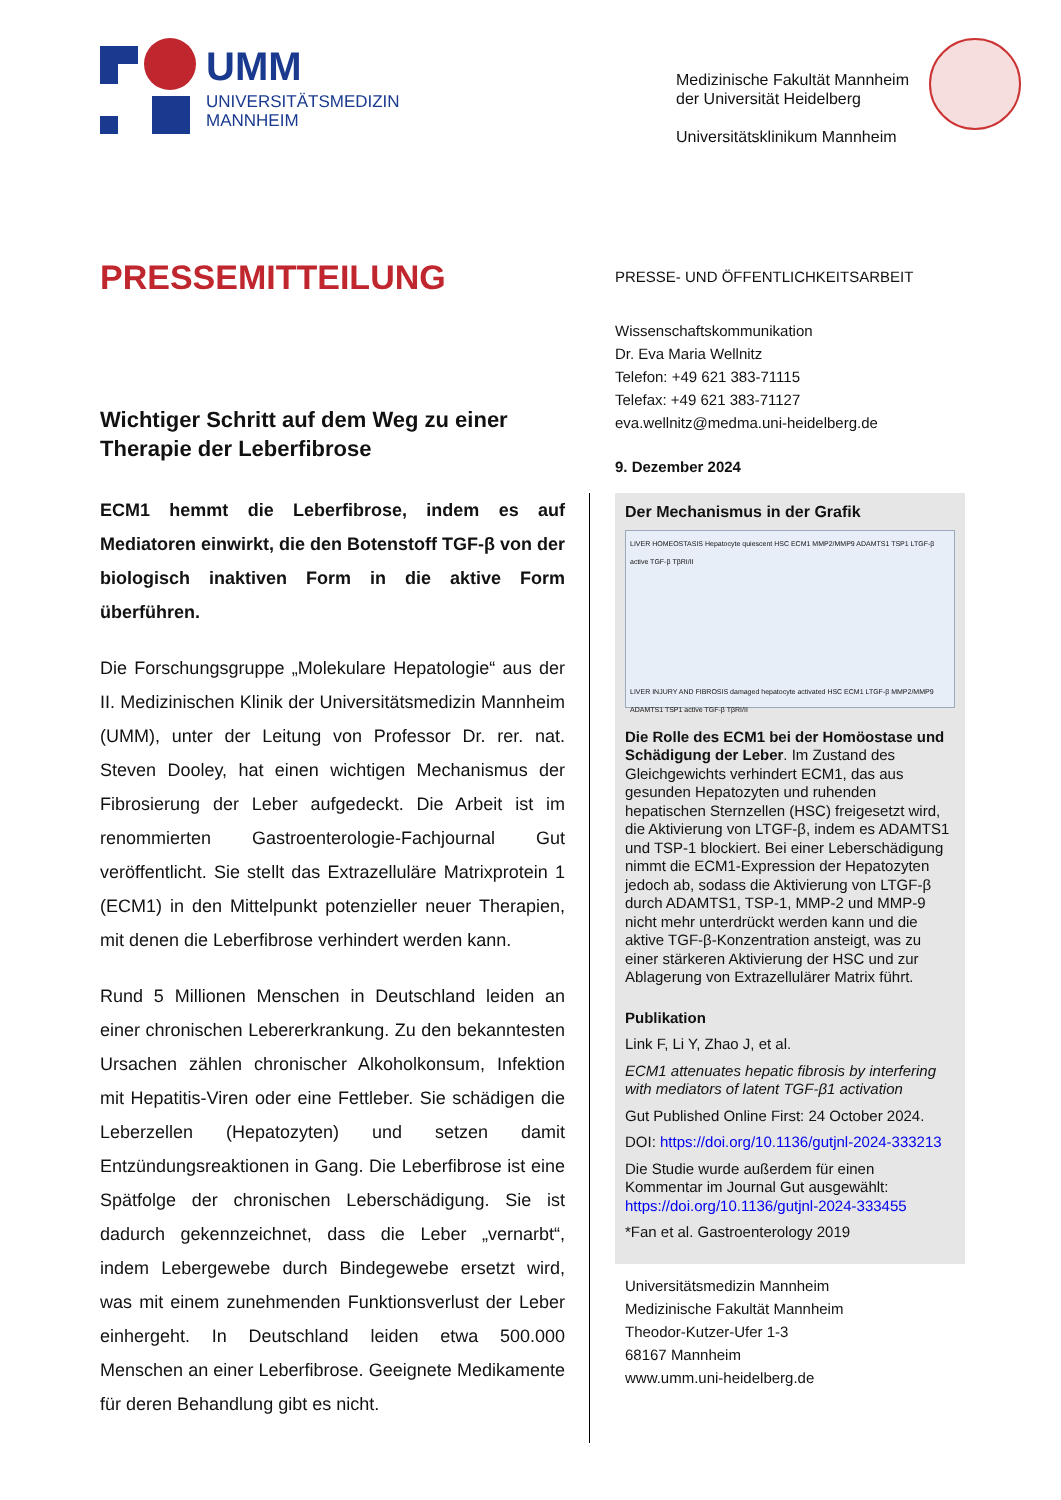UMM
UNIVERSITÄTSMEDIZIN
MANNHEIM
Medizinische Fakultät Mannheim
der Universität Heidelberg
Universitätsklinikum Mannheim
PRESSEMITTEILUNG
PRESSE- UND ÖFFENTLICHKEITSARBEIT
Wissenschaftskommunikation
Dr. Eva Maria Wellnitz
Telefon: +49 621 383-71115
Telefax: +49 621 383-71127
eva.wellnitz@medma.uni-heidelberg.de
9. Dezember 2024
Wichtiger Schritt auf dem Weg zu einer Therapie der Leberfibrose
ECM1 hemmt die Leberfibrose, indem es auf Mediatoren einwirkt, die den Botenstoff TGF-β von der biologisch inaktiven Form in die aktive Form überführen.
Die Forschungsgruppe „Molekulare Hepatologie“ aus der II. Medizinischen Klinik der Universitätsmedizin Mannheim (UMM), unter der Leitung von Professor Dr. rer. nat. Steven Dooley, hat einen wichtigen Mechanismus der Fibrosierung der Leber aufgedeckt. Die Arbeit ist im renommierten Gastroenterologie-Fachjournal Gut veröffentlicht. Sie stellt das Extrazelluläre Matrixprotein 1 (ECM1) in den Mittelpunkt potenzieller neuer Therapien, mit denen die Leberfibrose verhindert werden kann.
Rund 5 Millionen Menschen in Deutschland leiden an einer chronischen Lebererkrankung. Zu den bekanntesten Ursachen zählen chronischer Alkoholkonsum, Infektion mit Hepatitis-Viren oder eine Fettleber. Sie schädigen die Leberzellen (Hepatozyten) und setzen damit Entzündungsreaktionen in Gang. Die Leberfibrose ist eine Spätfolge der chronischen Leberschädigung. Sie ist dadurch gekennzeichnet, dass die Leber „vernarbt“, indem Lebergewebe durch Bindegewebe ersetzt wird, was mit einem zunehmenden Funktionsverlust der Leber einhergeht. In Deutschland leiden etwa 500.000 Menschen an einer Leberfibrose. Geeignete Medikamente für deren Behandlung gibt es nicht.
Der Mechanismus in der Grafik
LIVER HOMEOSTASIS Hepatocyte quiescent HSC ECM1 MMP2/MMP9 ADAMTS1 TSP1 LTGF-β active TGF-β TβRI/II
LIVER INJURY AND FIBROSIS damaged hepatocyte activated HSC ECM1 LTGF-β MMP2/MMP9 ADAMTS1 TSP1 active TGF-β TβRI/II
Die Rolle des ECM1 bei der Homöostase und Schädigung der Leber. Im Zustand des Gleichgewichts verhindert ECM1, das aus gesunden Hepatozyten und ruhenden hepatischen Sternzellen (HSC) freigesetzt wird, die Aktivierung von LTGF-β, indem es ADAMTS1 und TSP-1 blockiert. Bei einer Leberschädigung nimmt die ECM1-Expression der Hepatozyten jedoch ab, sodass die Aktivierung von LTGF-β durch ADAMTS1, TSP-1, MMP-2 und MMP-9 nicht mehr unterdrückt werden kann und die aktive TGF-β-Konzentration ansteigt, was zu einer stärkeren Aktivierung der HSC und zur Ablagerung von Extrazellulärer Matrix führt.
Publikation
Link F, Li Y, Zhao J, et al.
ECM1 attenuates hepatic fibrosis by interfering with mediators of latent TGF-β1 activation
Gut Published Online First: 24 October 2024.
DOI: https://doi.org/10.1136/gutjnl-2024-333213
Die Studie wurde außerdem für einen Kommentar im Journal Gut ausgewählt: https://doi.org/10.1136/gutjnl-2024-333455
*Fan et al. Gastroenterology 2019
Universitätsmedizin Mannheim
Medizinische Fakultät Mannheim
Theodor-Kutzer-Ufer 1-3
68167 Mannheim
www.umm.uni-heidelberg.de